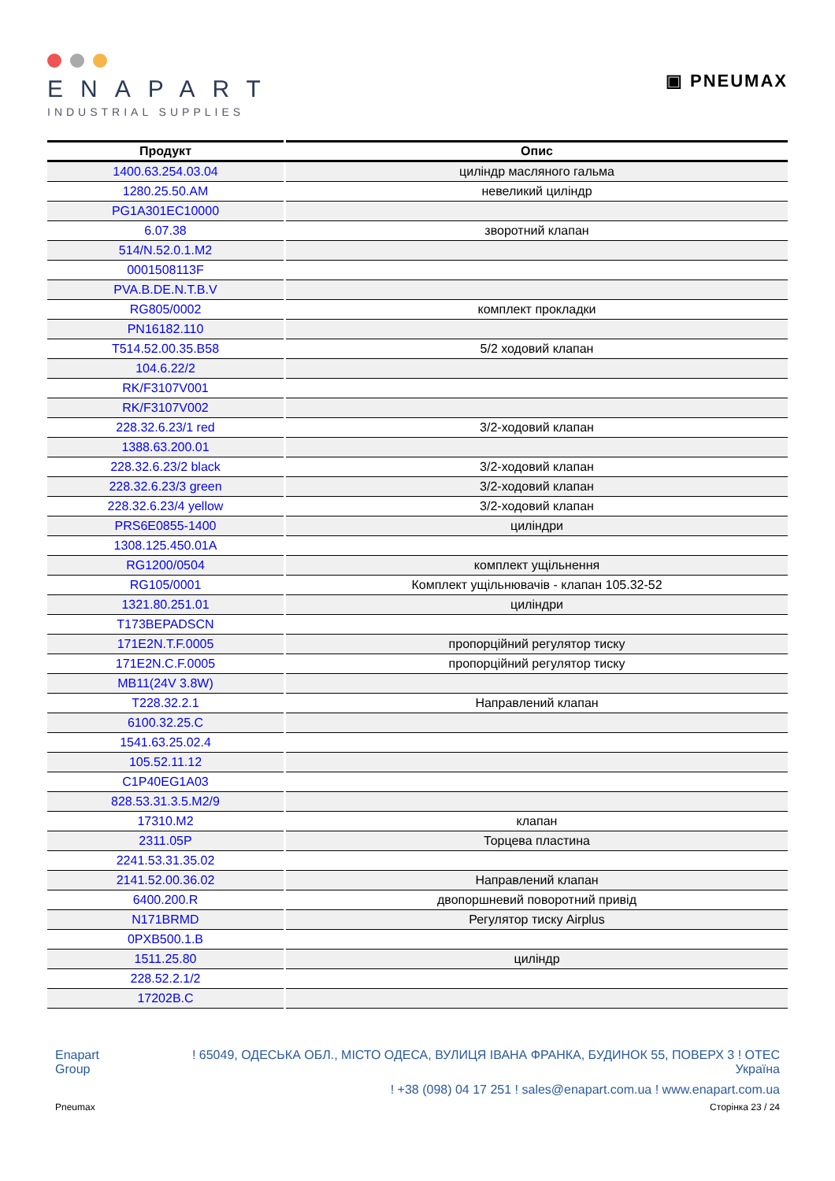ENAPART
INDUSTRIAL SUPPLIES
▣ PNEUMAX
| Продукт | Опис |
| --- | --- |
| 1400.63.254.03.04 | циліндр масляного гальма |
| 1280.25.50.AM | невеликий циліндр |
| PG1A301EC10000 | |
| 6.07.38 | зворотний клапан |
| 514/N.52.0.1.M2 | |
| 0001508113F | |
| PVA.B.DE.N.T.B.V | |
| RG805/0002 | комплект прокладки |
| PN16182.110 | |
| T514.52.00.35.B58 | 5/2 ходовий клапан |
| 104.6.22/2 | |
| RK/F3107V001 | |
| RK/F3107V002 | |
| 228.32.6.23/1 red | 3/2-ходовий клапан |
| 1388.63.200.01 | |
| 228.32.6.23/2 black | 3/2-ходовий клапан |
| 228.32.6.23/3 green | 3/2-ходовий клапан |
| 228.32.6.23/4 yellow | 3/2-ходовий клапан |
| PRS6E0855-1400 | циліндри |
| 1308.125.450.01A | |
| RG1200/0504 | комплект ущільнення |
| RG105/0001 | Комплект ущільнювачів - клапан 105.32-52 |
| 1321.80.251.01 | циліндри |
| T173BEPADSCN | |
| 171E2N.T.F.0005 | пропорційний регулятор тиску |
| 171E2N.C.F.0005 | пропорційний регулятор тиску |
| MB11(24V 3.8W) | |
| T228.32.2.1 | Направлений клапан |
| 6100.32.25.C | |
| 1541.63.25.02.4 | |
| 105.52.11.12 | |
| C1P40EG1A03 | |
| 828.53.31.3.5.M2/9 | |
| 17310.M2 | клапан |
| 2311.05P | Торцева пластина |
| 2241.53.31.35.02 | |
| 2141.52.00.36.02 | Направлений клапан |
| 6400.200.R | двопоршневий поворотний привід |
| N171BRMD | Регулятор тиску Airplus |
| 0PXB500.1.B | |
| 1511.25.80 | циліндр |
| 228.52.2.1/2 | |
| 17202B.C | |
Enapart
Group
! 65049, ОДЕСЬКА ОБЛ., МІСТО ОДЕСА, ВУЛИЦЯ ІВАНА ФРАНКА, БУДИНОК 55, ПОВЕРХ 3 ! ОТЕС
Україна
! +38 (098) 04 17 251 ! sales@enapart.com.ua ! www.enapart.com.ua
Pneumax Сторінка 23 / 24